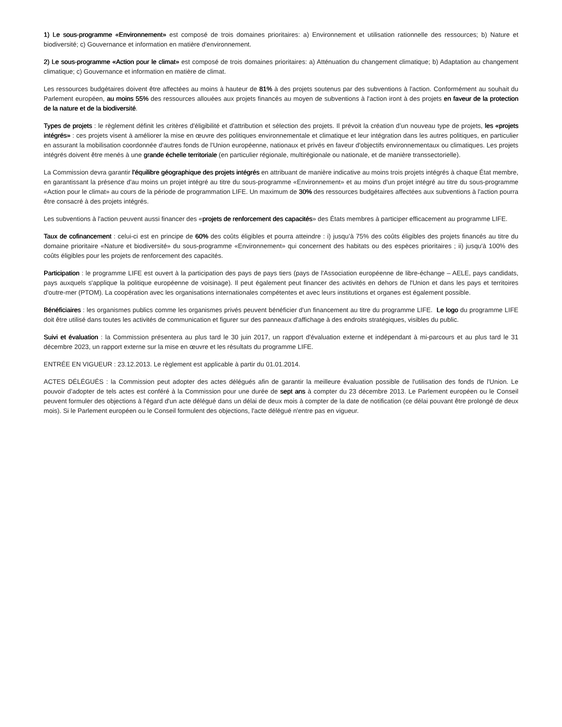1) Le sous-programme «Environnement» est composé de trois domaines prioritaires: a) Environnement et utilisation rationnelle des ressources; b) Nature et biodiversité; c) Gouvernance et information en matière d'environnement.
2) Le sous-programme «Action pour le climat» est composé de trois domaines prioritaires: a) Atténuation du changement climatique; b) Adaptation au changement climatique; c) Gouvernance et information en matière de climat.
Les ressources budgétaires doivent être affectées au moins à hauteur de 81% à des projets soutenus par des subventions à l'action. Conformément au souhait du Parlement européen, au moins 55% des ressources allouées aux projets financés au moyen de subventions à l'action iront à des projets en faveur de la protection de la nature et de la biodiversité.
Types de projets : le règlement définit les critères d'éligibilité et d'attribution et sélection des projets. Il prévoit la création d’un nouveau type de projets, les «projets intégrés» : ces projets visent à améliorer la mise en œuvre des politiques environnementale et climatique et leur intégration dans les autres politiques, en particulier en assurant la mobilisation coordonnée d'autres fonds de l'Union européenne, nationaux et privés en faveur d'objectifs environnementaux ou climatiques. Les projets intégrés doivent être menés à une grande échelle territoriale (en particulier régionale, multirégionale ou nationale, et de manière transsectorielle).
La Commission devra garantir l'équilibre géographique des projets intégrés en attribuant de manière indicative au moins trois projets intégrés à chaque État membre, en garantissant la présence d'au moins un projet intégré au titre du sous-programme «Environnement» et au moins d'un projet intégré au titre du sous-programme «Action pour le climat» au cours de la période de programmation LIFE. Un maximum de 30% des ressources budgétaires affectées aux subventions à l'action pourra être consacré à des projets intégrés.
Les subventions à l'action peuvent aussi financer des «projets de renforcement des capacités» des États membres à participer efficacement au programme LIFE.
Taux de cofinancement : celui-ci est en principe de 60% des coûts éligibles et pourra atteindre : i) jusqu’à 75% des coûts éligibles des projets financés au titre du domaine prioritaire «Nature et biodiversité» du sous-programme «Environnement» qui concernent des habitats ou des espèces prioritaires ; ii) jusqu'à 100% des coûts éligibles pour les projets de renforcement des capacités.
Participation : le programme LIFE est ouvert à la participation des pays de pays tiers (pays de l'Association européenne de libre-échange – AELE, pays candidats, pays auxquels s'applique la politique européenne de voisinage). Il peut également peut financer des activités en dehors de l'Union et dans les pays et territoires d'outre-mer (PTOM). La coopération avec les organisations internationales compétentes et avec leurs institutions et organes est également possible.
Bénéficiaires : les organismes publics comme les organismes privés peuvent bénéficier d'un financement au titre du programme LIFE. Le logo du programme LIFE doit être utilisé dans toutes les activités de communication et figurer sur des panneaux d'affichage à des endroits stratégiques, visibles du public.
Suivi et évaluation : la Commission présentera au plus tard le 30 juin 2017, un rapport d'évaluation externe et indépendant à mi-parcours et au plus tard le 31 décembre 2023, un rapport externe sur la mise en œuvre et les résultats du programme LIFE.
ENTRÉE EN VIGUEUR : 23.12.2013. Le règlement est applicable à partir du 01.01.2014.
ACTES DÉLÉGUÉS : la Commission peut adopter des actes délégués afin de garantir la meilleure évaluation possible de l'utilisation des fonds de l'Union. Le pouvoir d’adopter de tels actes est conféré à la Commission pour une durée de sept ans à compter du 23 décembre 2013. Le Parlement européen ou le Conseil peuvent formuler des objections à l'égard d'un acte délégué dans un délai de deux mois à compter de la date de notification (ce délai pouvant être prolongé de deux mois). Si le Parlement européen ou le Conseil formulent des objections, l'acte délégué n'entre pas en vigueur.